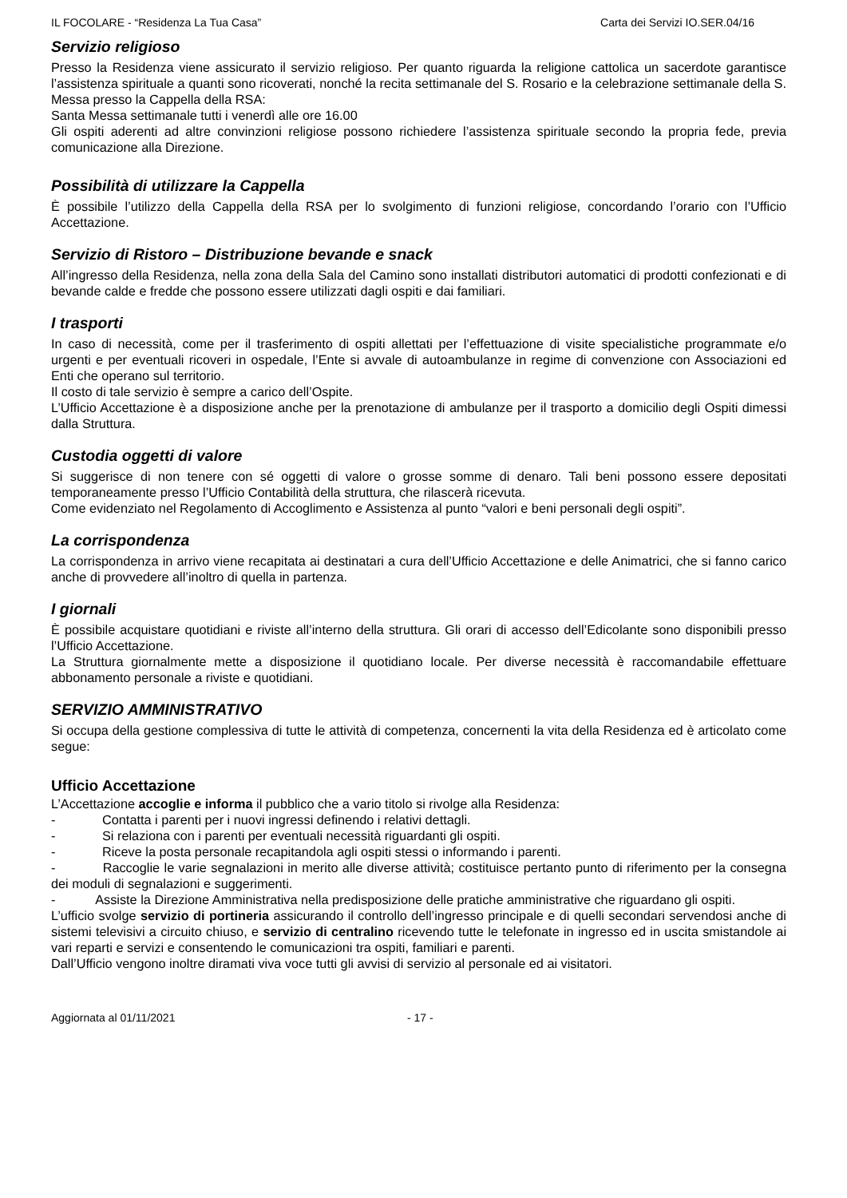IL FOCOLARE - “Residenza La Tua Casa” Carta dei Servizi IO.SER.04/16
Servizio religioso
Presso la Residenza viene assicurato il servizio religioso. Per quanto riguarda la religione cattolica un sacerdote garantisce l’assistenza spirituale a quanti sono ricoverati, nonché la recita settimanale del S. Rosario e la celebrazione settimanale della S. Messa presso la Cappella della RSA:
Santa Messa settimanale tutti i venerdì alle ore 16.00
Gli ospiti aderenti ad altre convinzioni religiose possono richiedere l’assistenza spirituale secondo la propria fede, previa comunicazione alla Direzione.
Possibilità di utilizzare la Cappella
È possibile l’utilizzo della Cappella della RSA per lo svolgimento di funzioni religiose, concordando l’orario con l’Ufficio Accettazione.
Servizio di Ristoro – Distribuzione bevande e snack
All’ingresso della Residenza, nella zona della Sala del Camino sono installati distributori automatici di prodotti confezionati e di bevande calde e fredde che possono essere utilizzati dagli ospiti e dai familiari.
I trasporti
In caso di necessità, come per il trasferimento di ospiti allettati per l’effettuazione di visite specialistiche programmate e/o urgenti e per eventuali ricoveri in ospedale, l’Ente si avvale di autoambulanze in regime di convenzione con Associazioni ed Enti che operano sul territorio.
Il costo di tale servizio è sempre a carico dell’Ospite.
L’Ufficio Accettazione è a disposizione anche per la prenotazione di ambulanze per il trasporto a domicilio degli Ospiti dimessi dalla Struttura.
Custodia oggetti di valore
Si suggerisce di non tenere con sé oggetti di valore o grosse somme di denaro. Tali beni possono essere depositati temporaneamente presso l’Ufficio Contabilità della struttura, che rilascerà ricevuta.
Come evidenziato nel Regolamento di Accoglimento e Assistenza al punto “valori e beni personali degli ospiti”.
La corrispondenza
La corrispondenza in arrivo viene recapitata ai destinatari a cura dell’Ufficio Accettazione e delle Animatrici, che si fanno carico anche di provvedere all’inoltro di quella in partenza.
I giornali
È possibile acquistare quotidiani e riviste all’interno della struttura. Gli orari di accesso dell’Edicolante sono disponibili presso l’Ufficio Accettazione.
La Struttura giornalmente mette a disposizione il quotidiano locale. Per diverse necessità è raccomandabile effettuare abbonamento personale a riviste e quotidiani.
SERVIZIO AMMINISTRATIVO
Si occupa della gestione complessiva di tutte le attività di competenza, concernenti la vita della Residenza ed è articolato come segue:
Ufficio Accettazione
L’Accettazione accoglie e informa il pubblico che a vario titolo si rivolge alla Residenza:
- Contatta i parenti per i nuovi ingressi definendo i relativi dettagli.
- Si relaziona con i parenti per eventuali necessità riguardanti gli ospiti.
- Riceve la posta personale recapitandola agli ospiti stessi o informando i parenti.
- Raccoglie le varie segnalazioni in merito alle diverse attività; costituisce pertanto punto di riferimento per la consegna dei moduli di segnalazioni e suggerimenti.
- Assiste la Direzione Amministrativa nella predisposizione delle pratiche amministrative che riguardano gli ospiti.
L’ufficio svolge servizio di portineria assicurando il controllo dell’ingresso principale e di quelli secondari servendosi anche di sistemi televisivi a circuito chiuso, e servizio di centralino ricevendo tutte le telefonate in ingresso ed in uscita smistandole ai vari reparti e servizi e consentendo le comunicazioni tra ospiti, familiari e parenti.
Dall’Ufficio vengono inoltre diramati viva voce tutti gli avvisi di servizio al personale ed ai visitatori.
Aggiornata al 01/11/2021 - 17 -